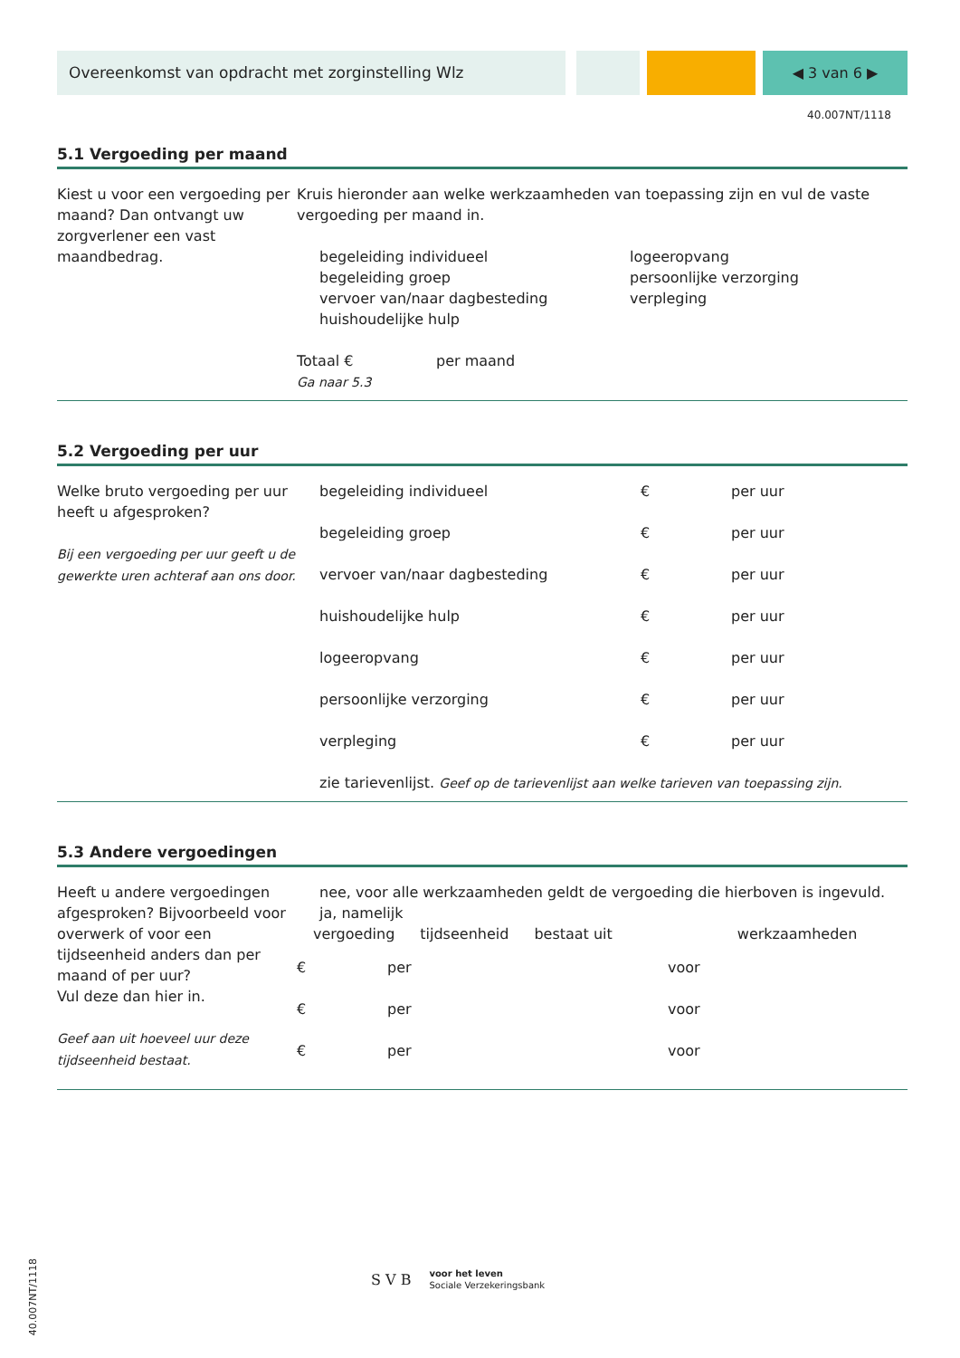Overeenkomst van opdracht met zorginstelling Wlz ◀ 3 van 6 ▶
40.007NT/1118
5.1 Vergoeding per maand
Kiest u voor een vergoeding per maand? Dan ontvangt uw zorgverlener een vast maandbedrag.
Kruis hieronder aan welke werkzaamheden van toepassing zijn en vul de vaste vergoeding per maand in.
begeleiding individueel
begeleiding groep
vervoer van/naar dagbesteding
huishoudelijke hulp
logeeropvang
persoonlijke verzorging
verpleging
Totaal € per maand
Ga naar 5.3
5.2 Vergoeding per uur
Welke bruto vergoeding per uur heeft u afgesproken?
Bij een vergoeding per uur geeft u de gewerkte uren achteraf aan ons door.
begeleiding individueel € per uur
begeleiding groep € per uur
vervoer van/naar dagbesteding € per uur
huishoudelijke hulp € per uur
logeeropvang € per uur
persoonlijke verzorging € per uur
verpleging € per uur
zie tarievenlijst. Geef op de tarievenlijst aan welke tarieven van toepassing zijn.
5.3 Andere vergoedingen
Heeft u andere vergoedingen afgesproken? Bijvoorbeeld voor overwerk of voor een tijdseenheid anders dan per maand of per uur?
Vul deze dan hier in.
Geef aan uit hoeveel uur deze tijdseenheid bestaat.
nee, voor alle werkzaamheden geldt de vergoeding die hierboven is ingevuld.
ja, namelijk
vergoeding tijdseenheid bestaat uit werkzaamheden
€ per voor
€ per voor
€ per voor
S V B voor het leven
Sociale Verzekeringsbank
40.007NT/1118